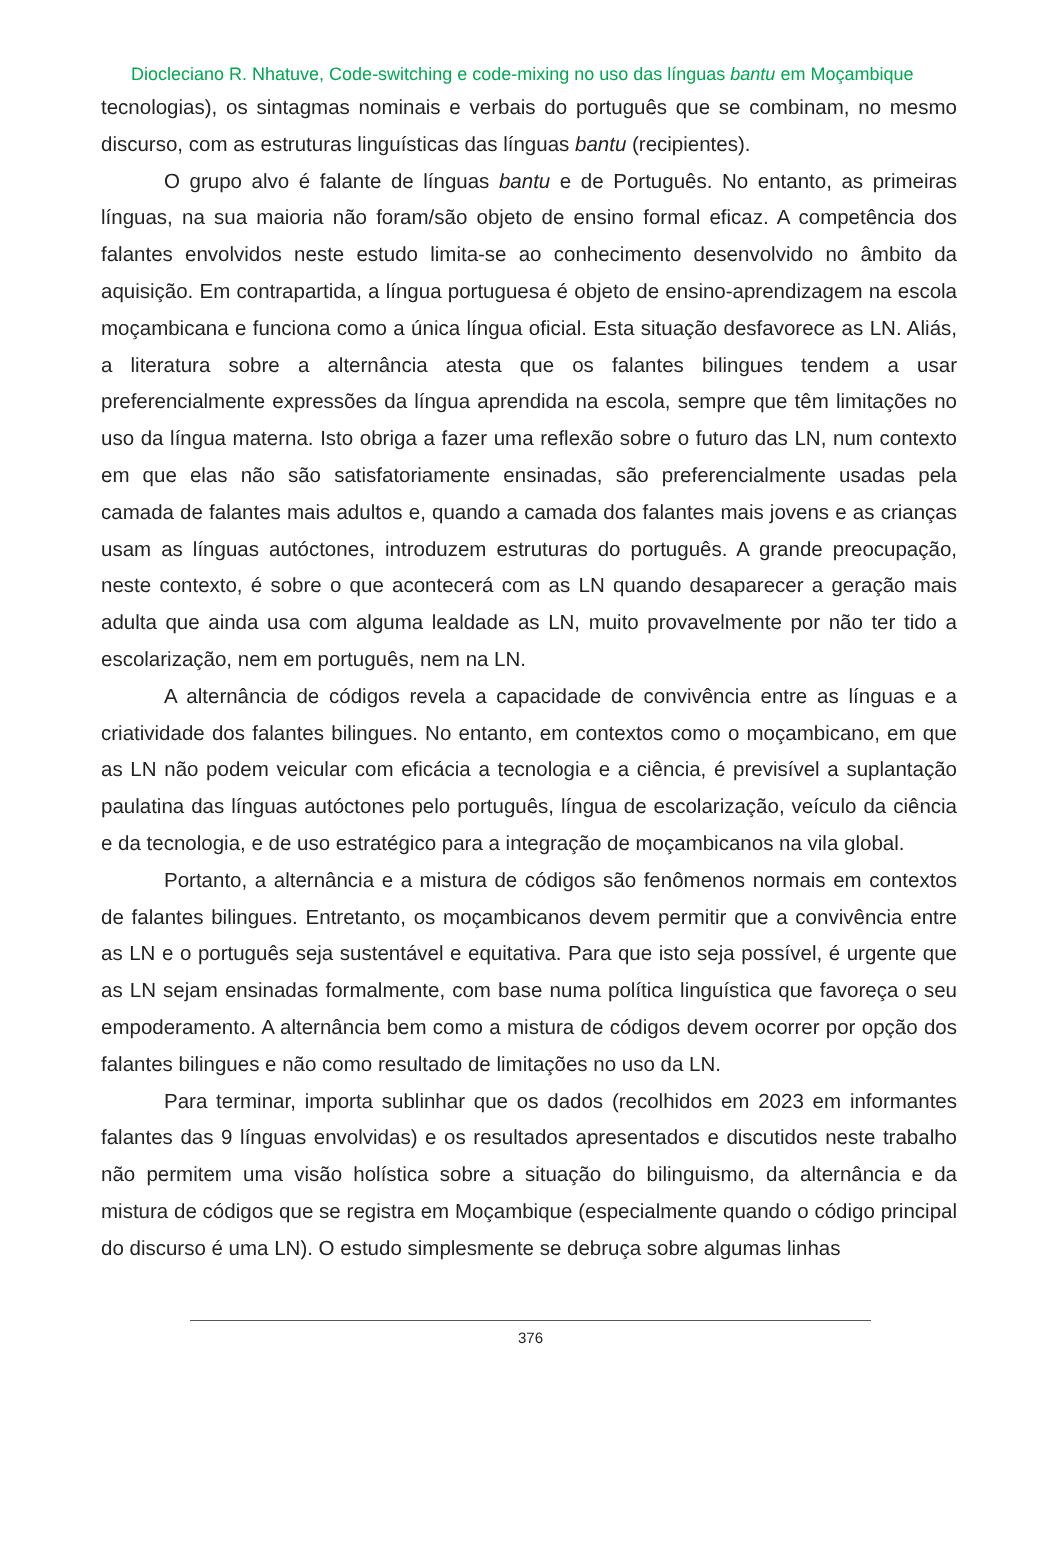Diocleciano R. Nhatuve, Code-switching e code-mixing no uso das línguas bantu em Moçambique
tecnologias), os sintagmas nominais e verbais do português que se combinam, no mesmo discurso, com as estruturas linguísticas das línguas bantu (recipientes).
O grupo alvo é falante de línguas bantu e de Português. No entanto, as primeiras línguas, na sua maioria não foram/são objeto de ensino formal eficaz. A competência dos falantes envolvidos neste estudo limita-se ao conhecimento desenvolvido no âmbito da aquisição. Em contrapartida, a língua portuguesa é objeto de ensino-aprendizagem na escola moçambicana e funciona como a única língua oficial. Esta situação desfavorece as LN. Aliás, a literatura sobre a alternância atesta que os falantes bilingues tendem a usar preferencialmente expressões da língua aprendida na escola, sempre que têm limitações no uso da língua materna. Isto obriga a fazer uma reflexão sobre o futuro das LN, num contexto em que elas não são satisfatoriamente ensinadas, são preferencialmente usadas pela camada de falantes mais adultos e, quando a camada dos falantes mais jovens e as crianças usam as línguas autóctones, introduzem estruturas do português. A grande preocupação, neste contexto, é sobre o que acontecerá com as LN quando desaparecer a geração mais adulta que ainda usa com alguma lealdade as LN, muito provavelmente por não ter tido a escolarização, nem em português, nem na LN.
A alternância de códigos revela a capacidade de convivência entre as línguas e a criatividade dos falantes bilingues. No entanto, em contextos como o moçambicano, em que as LN não podem veicular com eficácia a tecnologia e a ciência, é previsível a suplantação paulatina das línguas autóctones pelo português, língua de escolarização, veículo da ciência e da tecnologia, e de uso estratégico para a integração de moçambicanos na vila global.
Portanto, a alternância e a mistura de códigos são fenômenos normais em contextos de falantes bilingues. Entretanto, os moçambicanos devem permitir que a convivência entre as LN e o português seja sustentável e equitativa. Para que isto seja possível, é urgente que as LN sejam ensinadas formalmente, com base numa política linguística que favoreça o seu empoderamento. A alternância bem como a mistura de códigos devem ocorrer por opção dos falantes bilingues e não como resultado de limitações no uso da LN.
Para terminar, importa sublinhar que os dados (recolhidos em 2023 em informantes falantes das 9 línguas envolvidas) e os resultados apresentados e discutidos neste trabalho não permitem uma visão holística sobre a situação do bilinguismo, da alternância e da mistura de códigos que se registra em Moçambique (especialmente quando o código principal do discurso é uma LN). O estudo simplesmente se debruça sobre algumas linhas
376